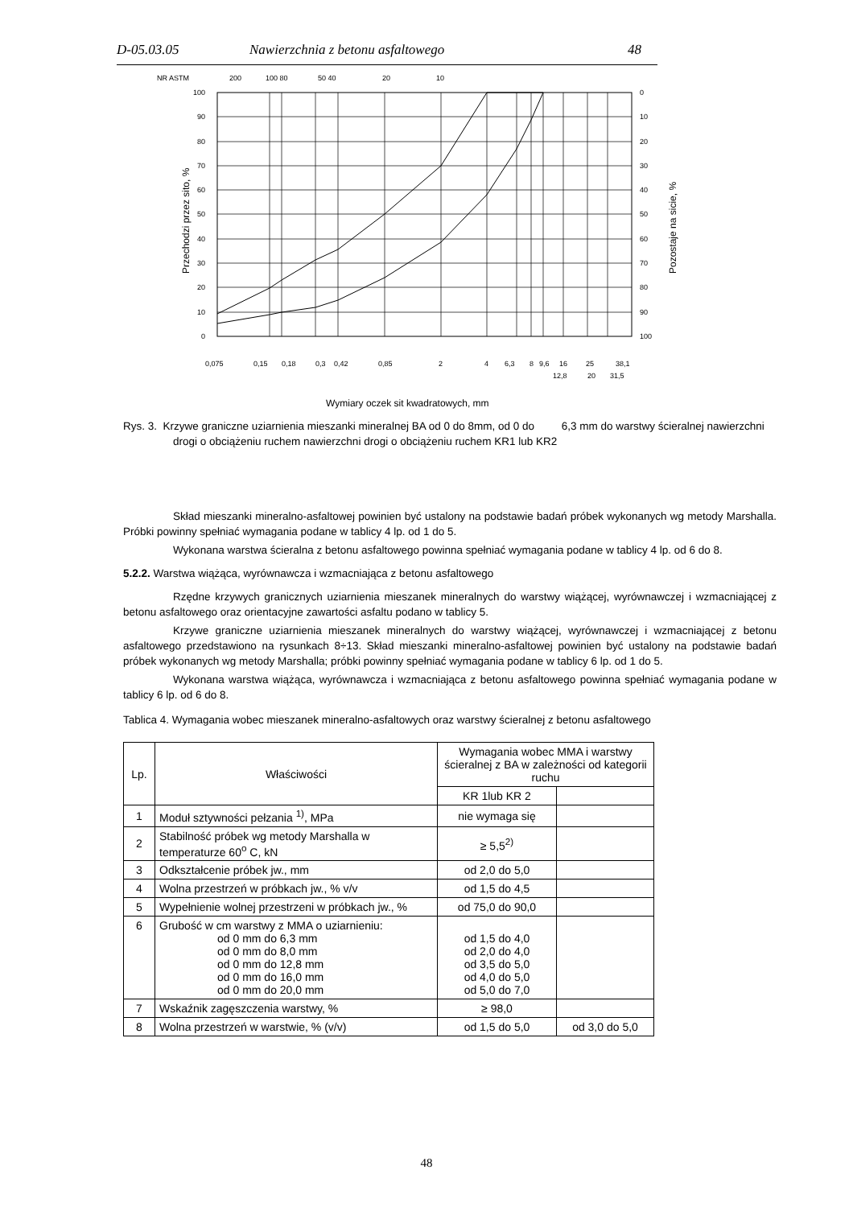D-05.03.05 Nawierzchnia z betonu asfaltowego 48
NR ASTM
200
100 80
50 40
20
10
100
90
80
70
60
50
40
30
20
10
0
0
10
20
30
40
50
60
70
80
90
100
Przechodzi przez sito, %
Pozostaje na sicie, %
0,075
0,15
0,18
0,3
0,42
0,85
2
4
6,3
8
9,6
16
25
38,1
12,8
20
31,5
Wymiary oczek sit kwadratowych, mm
Rys. 3. Krzywe graniczne uziarnienia mieszanki mineralnej BA od 0 do 8mm, od 0 do 6,3 mm do warstwy ścieralnej nawierzchni drogi o obciążeniu ruchem nawierzchni drogi o obciążeniu ruchem KR1 lub KR2
Skład mieszanki mineralno-asfaltowej powinien być ustalony na podstawie badań próbek wykonanych wg metody Marshalla. Próbki powinny spełniać wymagania podane w tablicy 4 lp. od 1 do 5.
Wykonana warstwa ścieralna z betonu asfaltowego powinna spełniać wymagania podane w tablicy 4 lp. od 6 do 8.
5.2.2. Warstwa wiążąca, wyrównawcza i wzmacniająca z betonu asfaltowego
Rzędne krzywych granicznych uziarnienia mieszanek mineralnych do warstwy wiążącej, wyrównawczej i wzmacniającej z betonu asfaltowego oraz orientacyjne zawartości asfaltu podano w tablicy 5.
Krzywe graniczne uziarnienia mieszanek mineralnych do warstwy wiążącej, wyrównawczej i wzmacniającej z betonu asfaltowego przedstawiono na rysunkach 8÷13. Skład mieszanki mineralno-asfaltowej powinien być ustalony na podstawie badań próbek wykonanych wg metody Marshalla; próbki powinny spełniać wymagania podane w tablicy 6 lp. od 1 do 5.
Wykonana warstwa wiążąca, wyrównawcza i wzmacniająca z betonu asfaltowego powinna spełniać wymagania podane w tablicy 6 lp. od 6 do 8.
Tablica 4. Wymagania wobec mieszanek mineralno-asfaltowych oraz warstwy ścieralnej z betonu asfaltowego
| Lp. | Właściwości | Wymagania wobec MMA i warstwy ścieralnej z BA w zależności od kategorii ruchu | |
| | | KR 1lub KR 2 | |
| 1 | Moduł sztywności pełzania <sup>1)</sup>, MPa | nie wymaga się | |
| 2 | Stabilność próbek wg metody Marshalla w temperaturze 60<sup>o</sup> C, kN | ≥ 5,5<sup>2)</sup> | |
| 3 | Odkształcenie próbek jw., mm | od 2,0 do 5,0 | |
| 4 | Wolna przestrzeń w próbkach jw., % v/v | od 1,5 do 4,5 | |
| 5 | Wypełnienie wolnej przestrzeni w próbkach jw., % | od 75,0 do 90,0 | |
| 6 | Grubość w cm warstwy z MMA o uziarnieniu: od 0 mm do 6,3 mm od 0 mm do 8,0 mm od 0 mm do 12,8 mm od 0 mm do 16,0 mm od 0 mm do 20,0 mm | od 1,5 do 4,0 od 2,0 do 4,0 od 3,5 do 5,0 od 4,0 do 5,0 od 5,0 do 7,0 | |
| 7 | Wskaźnik zagęszczenia warstwy, % | ≥ 98,0 | |
| 8 | Wolna przestrzeń w warstwie, % (v/v) | od 1,5 do 5,0 | od 3,0 do 5,0 |
48